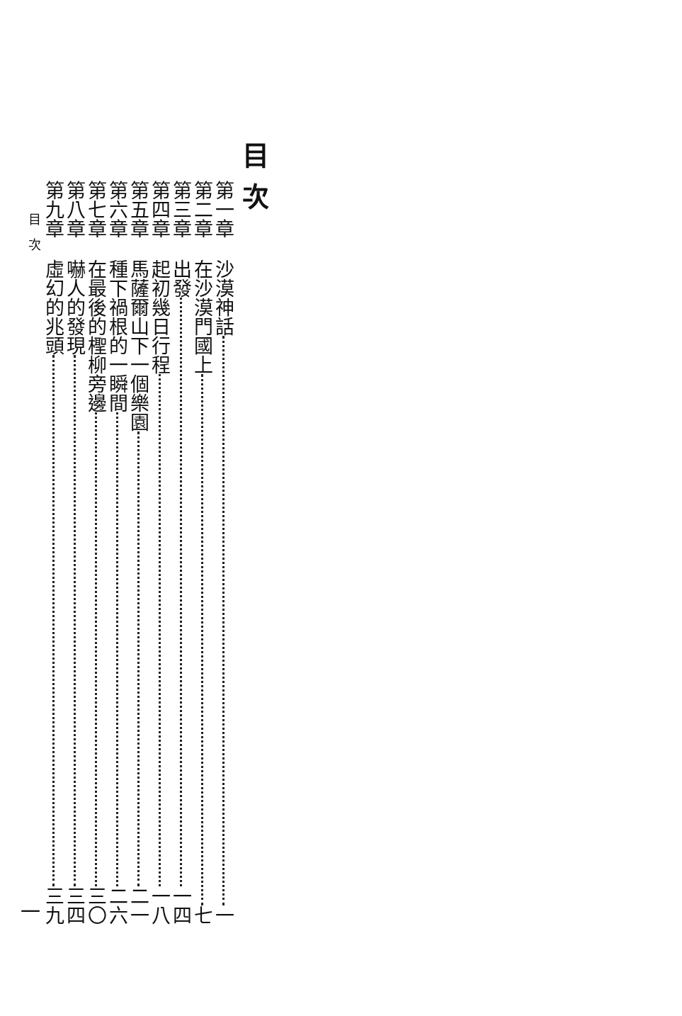目次
第一章 沙漠神話 一
第二章 在沙漠門國上 七
第三章 出發 一四
第四章 起初幾日行程 一八
第五章 馬薩爾山下一個樂園 二一
第六章 種下禍根的一瞬間 二六
第七章 在最後的檉柳旁邊 三〇
第八章 嚇人的發現 三四
第九章 虛幻的兆頭 三九
目　次 一